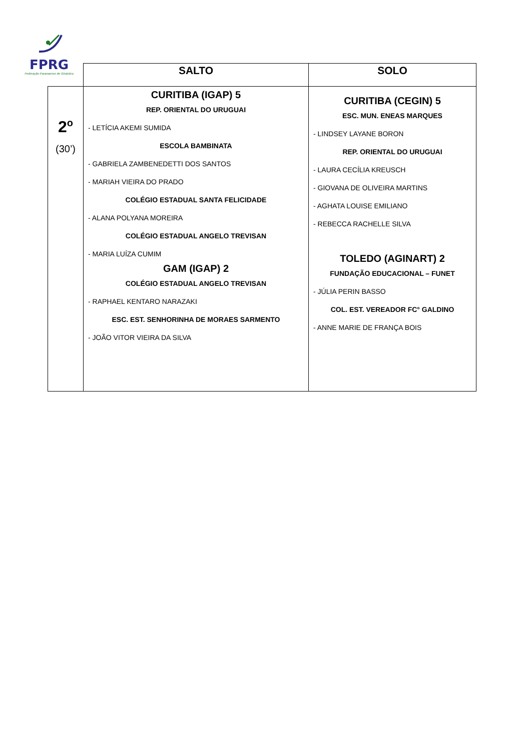FPRG
Federação Paranaense de Ginástica
| | SALTO | SOLO |
| --- | --- | --- |
| 2<sup>o</sup> (30’) | CURITIBA (IGAP) 5 REP. ORIENTAL DO URUGUAI - LETÍCIA AKEMI SUMIDA ESCOLA BAMBINATA - GABRIELA ZAMBENEDETTI DOS SANTOS - MARIAH VIEIRA DO PRADO COLÉGIO ESTADUAL SANTA FELICIDADE - ALANA POLYANA MOREIRA COLÉGIO ESTADUAL ANGELO TREVISAN - MARIA LUÍZA CUMIM GAM (IGAP) 2 COLÉGIO ESTADUAL ANGELO TREVISAN - RAPHAEL KENTARO NARAZAKI ESC. EST. SENHORINHA DE MORAES SARMENTO - JOÃO VITOR VIEIRA DA SILVA | CURITIBA (CEGIN) 5 ESC. MUN. ENEAS MARQUES - LINDSEY LAYANE BORON REP. ORIENTAL DO URUGUAI - LAURA CECÍLIA KREUSCH - GIOVANA DE OLIVEIRA MARTINS - AGHATA LOUISE EMILIANO - REBECCA RACHELLE SILVA TOLEDO (AGINART) 2 FUNDAÇÃO EDUCACIONAL – FUNET - JÚLIA PERIN BASSO COL. EST. VEREADOR FC° GALDINO - ANNE MARIE DE FRANÇA BOIS |